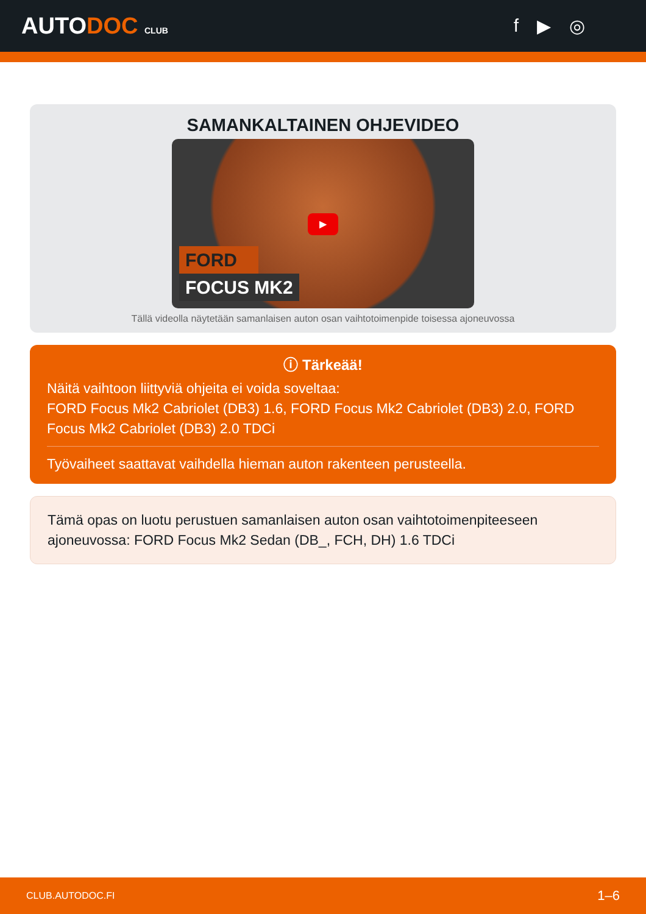AUTODOC CLUB
f ▶ ◎
SAMANKALTAINEN OHJEVIDEO
▶
FORD
FOCUS MK2
Tällä videolla näytetään samanlaisen auton osan vaihtotoimenpide toisessa ajoneuvossa
ⓘ Tärkeää!
Näitä vaihtoon liittyviä ohjeita ei voida soveltaa:
FORD Focus Mk2 Cabriolet (DB3) 1.6, FORD Focus Mk2 Cabriolet (DB3) 2.0, FORD Focus Mk2 Cabriolet (DB3) 2.0 TDCi
Työvaiheet saattavat vaihdella hieman auton rakenteen perusteella.
Tämä opas on luotu perustuen samanlaisen auton osan vaihtotoimenpiteeseen ajoneuvossa: FORD Focus Mk2 Sedan (DB_, FCH, DH) 1.6 TDCi
CLUB.AUTODOC.FI 1–6